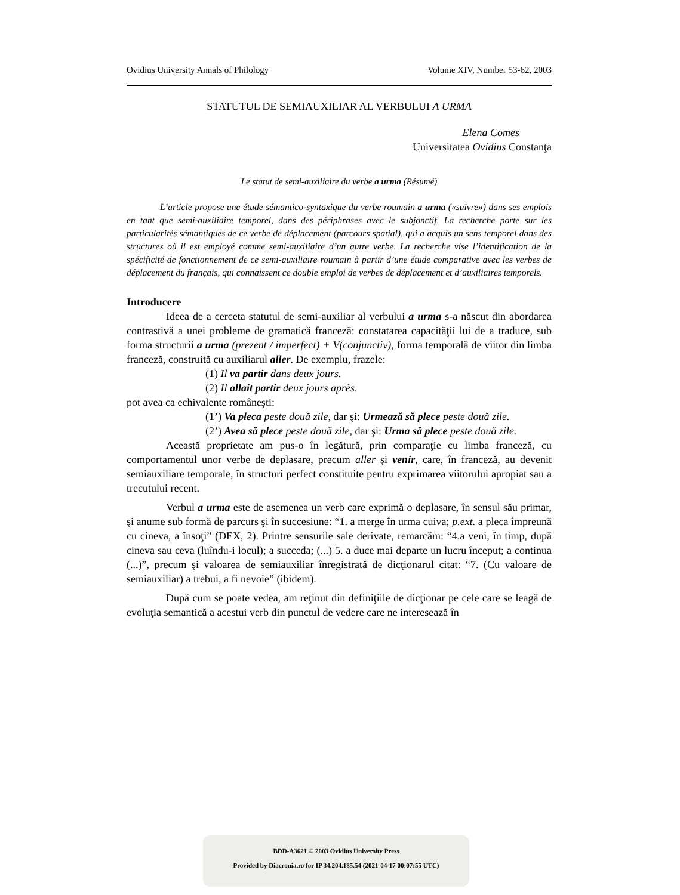Ovidius University Annals of Philology Volume XIV, Number 53-62, 2003
STATUTUL DE SEMIAUXILIAR AL VERBULUI A URMA
Elena Comes
Universitatea Ovidius Constanţa
Le statut de semi-auxiliaire du verbe a urma (Résumé)
L’article propose une étude sémantico-syntaxique du verbe roumain a urma («suivre») dans ses emplois en tant que semi-auxiliaire temporel, dans des périphrases avec le subjonctif. La recherche porte sur les particularités sémantiques de ce verbe de déplacement (parcours spatial), qui a acquis un sens temporel dans des structures où il est employé comme semi-auxiliaire d’un autre verbe. La recherche vise l’identification de la spécificité de fonctionnement de ce semi-auxiliaire roumain à partir d’une étude comparative avec les verbes de déplacement du français, qui connaissent ce double emploi de verbes de déplacement et d’auxiliaires temporels.
Introducere
Ideea de a cerceta statutul de semi-auxiliar al verbului a urma s-a născut din abordarea contrastivă a unei probleme de gramatică franceză: constatarea capacităţii lui de a traduce, sub forma structurii a urma (prezent / imperfect) + V(conjunctiv), forma temporală de viitor din limba franceză, construită cu auxiliarul aller. De exemplu, frazele:
(1) Il va partir dans deux jours.
(2) Il allait partir deux jours après.
pot avea ca echivalente româneşti:
(1’) Va pleca peste două zile, dar şi: Urmează să plece peste două zile.
(2’) Avea să plece peste două zile, dar şi: Urma să plece peste două zile.
Această proprietate am pus-o în legătură, prin comparaţie cu limba franceză, cu comportamentul unor verbe de deplasare, precum aller şi venir, care, în franceză, au devenit semiauxiliare temporale, în structuri perfect constituite pentru exprimarea viitorului apropiat sau a trecutului recent.
Verbul a urma este de asemenea un verb care exprimă o deplasare, în sensul său primar, şi anume sub formă de parcurs şi în succesiune: “1. a merge în urma cuiva; p.ext. a pleca împreună cu cineva, a însoţi” (DEX, 2). Printre sensurile sale derivate, remarcăm: “4.a veni, în timp, după cineva sau ceva (luîndu-i locul); a succeda; (...) 5. a duce mai departe un lucru început; a continua (...)”, precum şi valoarea de semiauxiliar înregistrată de dicţionarul citat: “7. (Cu valoare de semiauxiliar) a trebui, a fi nevoie” (ibidem).
După cum se poate vedea, am reţinut din definiţiile de dicţionar pe cele care se leagă de evoluţia semantică a acestui verb din punctul de vedere care ne interesează în
BDD-A3621 © 2003 Ovidius University Press
Provided by Diacronia.ro for IP 34.204.185.54 (2021-04-17 00:07:55 UTC)